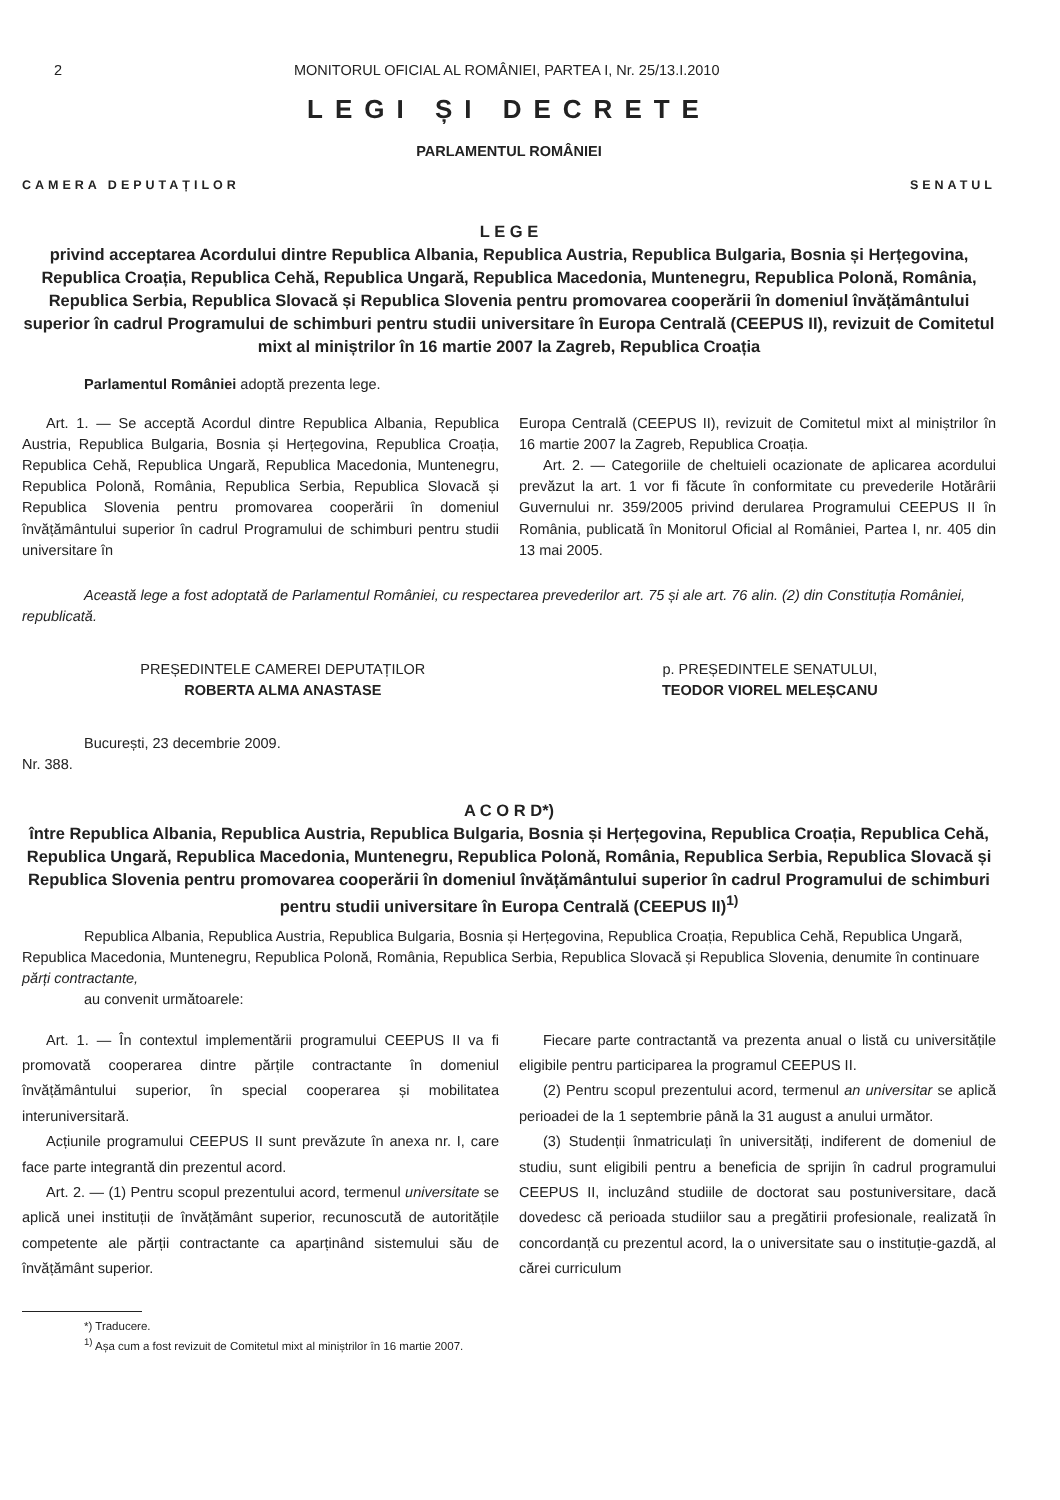2 MONITORUL OFICIAL AL ROMÂNIEI, PARTEA I, Nr. 25/13.I.2010
LEGI ȘI DECRETE
PARLAMENTUL ROMÂNIEI
CAMERA DEPUTAȚILOR SENATUL
L E G E
privind acceptarea Acordului dintre Republica Albania, Republica Austria, Republica Bulgaria, Bosnia și Herțegovina, Republica Croația, Republica Cehă, Republica Ungară, Republica Macedonia, Muntenegru, Republica Polonă, România, Republica Serbia, Republica Slovacă și Republica Slovenia pentru promovarea cooperării în domeniul învățământului superior în cadrul Programului de schimburi pentru studii universitare în Europa Centrală (CEEPUS II), revizuit de Comitetul mixt al miniștrilor în 16 martie 2007 la Zagreb, Republica Croația
Parlamentul României adoptă prezenta lege.
Art. 1. — Se acceptă Acordul dintre Republica Albania, Republica Austria, Republica Bulgaria, Bosnia și Herțegovina, Republica Croația, Republica Cehă, Republica Ungară, Republica Macedonia, Muntenegru, Republica Polonă, România, Republica Serbia, Republica Slovacă și Republica Slovenia pentru promovarea cooperării în domeniul învățământului superior în cadrul Programului de schimburi pentru studii universitare în
Europa Centrală (CEEPUS II), revizuit de Comitetul mixt al miniștrilor în 16 martie 2007 la Zagreb, Republica Croația.
Art. 2. — Categoriile de cheltuieli ocazionate de aplicarea acordului prevăzut la art. 1 vor fi făcute în conformitate cu prevederile Hotărârii Guvernului nr. 359/2005 privind derularea Programului CEEPUS II în România, publicată în Monitorul Oficial al României, Partea I, nr. 405 din 13 mai 2005.
Această lege a fost adoptată de Parlamentul României, cu respectarea prevederilor art. 75 și ale art. 76 alin. (2) din Constituția României, republicată.
PREȘEDINTELE CAMEREI DEPUTAȚILOR
ROBERTA ALMA ANASTASE
p. PREȘEDINTELE SENATULUI,
TEODOR VIOREL MELEȘCANU
București, 23 decembrie 2009.
Nr. 388.
A C O R D*)
între Republica Albania, Republica Austria, Republica Bulgaria, Bosnia și Herțegovina, Republica Croația, Republica Cehă, Republica Ungară, Republica Macedonia, Muntenegru, Republica Polonă, România, Republica Serbia, Republica Slovacă și Republica Slovenia pentru promovarea cooperării în domeniul învățământului superior în cadrul Programului de schimburi pentru studii universitare în Europa Centrală (CEEPUS II)<sup>1)</sup>
Republica Albania, Republica Austria, Republica Bulgaria, Bosnia și Herțegovina, Republica Croația, Republica Cehă, Republica Ungară, Republica Macedonia, Muntenegru, Republica Polonă, România, Republica Serbia, Republica Slovacă și Republica Slovenia, denumite în continuare părți contractante,
au convenit următoarele:
Art. 1. — În contextul implementării programului CEEPUS II va fi promovată cooperarea dintre părțile contractante în domeniul învățământului superior, în special cooperarea și mobilitatea interuniversitară.
Acțiunile programului CEEPUS II sunt prevăzute în anexa nr. I, care face parte integrantă din prezentul acord.
Art. 2. — (1) Pentru scopul prezentului acord, termenul universitate se aplică unei instituții de învățământ superior, recunoscută de autoritățile competente ale părții contractante ca aparținând sistemului său de învățământ superior.
Fiecare parte contractantă va prezenta anual o listă cu universitățile eligibile pentru participarea la programul CEEPUS II.
(2) Pentru scopul prezentului acord, termenul an universitar se aplică perioadei de la 1 septembrie până la 31 august a anului următor.
(3) Studenții înmatriculați în universități, indiferent de domeniul de studiu, sunt eligibili pentru a beneficia de sprijin în cadrul programului CEEPUS II, incluzând studiile de doctorat sau postuniversitare, dacă dovedesc că perioada studiilor sau a pregătirii profesionale, realizată în concordanță cu prezentul acord, la o universitate sau o instituție-gazdă, al cărei curriculum
*) Traducere.
<sup>1)</sup> Așa cum a fost revizuit de Comitetul mixt al miniștrilor în 16 martie 2007.